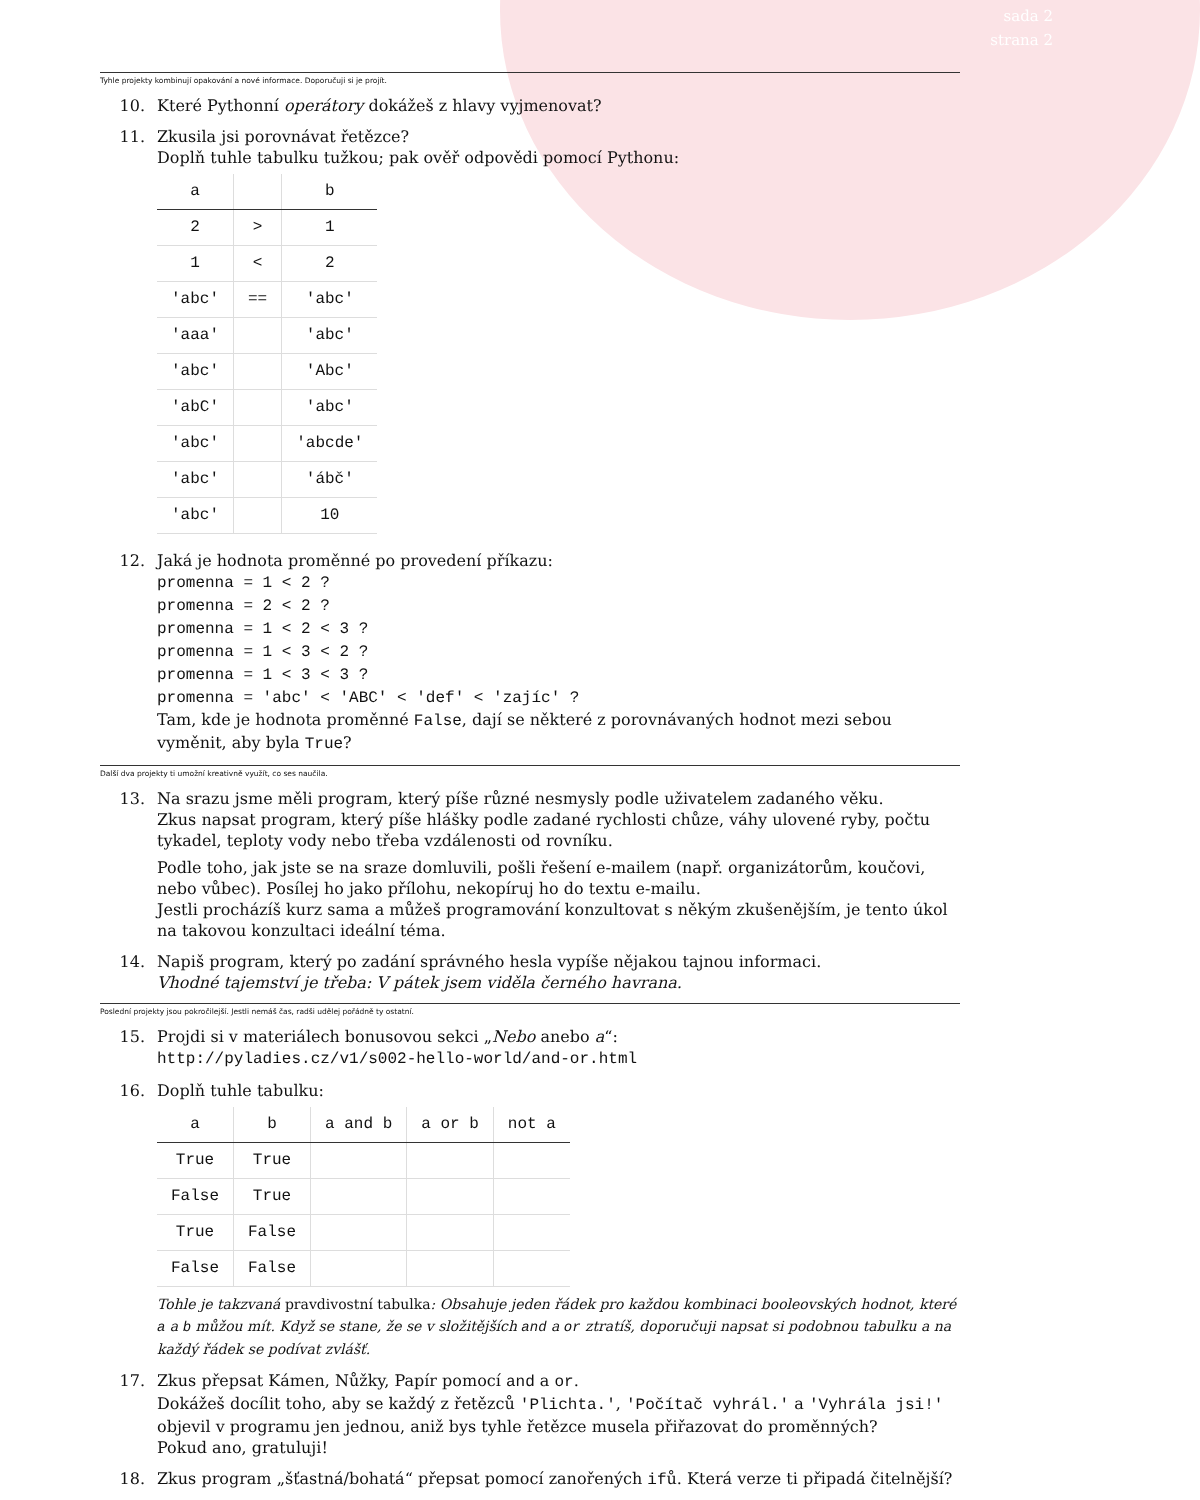sada 2
strana 2
Tyhle projekty kombinují opakování a nové informace. Doporučuji si je projít.
10. Které Pythonní operátory dokážeš z hlavy vyjmenovat?
11. Zkusila jsi porovnávat řetězce?
Doplň tuhle tabulku tužkou; pak ověř odpovědi pomocí Pythonu:
| a | | b |
| --- | --- | --- |
| 2 | > | 1 |
| 1 | < | 2 |
| 'abc' | == | 'abc' |
| 'aaa' | | 'abc' |
| 'abc' | | 'Abc' |
| 'abC' | | 'abc' |
| 'abc' | | 'abcde' |
| 'abc' | | 'ábč' |
| 'abc' | | 10 |
12. Jaká je hodnota proměnné po provedení příkazu:
promenna = 1 < 2 ?
promenna = 2 < 2 ?
promenna = 1 < 2 < 3 ?
promenna = 1 < 3 < 2 ?
promenna = 1 < 3 < 3 ?
promenna = 'abc' < 'ABC' < 'def' < 'zajíc' ?
Tam, kde je hodnota proměnné False, dají se některé z porovnávaných hodnot mezi sebou vyměnit, aby byla True?
Další dva projekty ti umožní kreativně využít, co ses naučila.
13. Na srazu jsme měli program, který píše různé nesmysly podle uživatelem zadaného věku.
Zkus napsat program, který píše hlášky podle zadané rychlosti chůze, váhy ulovené ryby, počtu tykadel, teploty vody nebo třeba vzdálenosti od rovníku.
Podle toho, jak jste se na sraze domluvili, pošli řešení e-mailem (např. organizátorům, koučovi, nebo vůbec). Posílej ho jako přílohu, nekopíruj ho do textu e-mailu.
Jestli procházíš kurz sama a můžeš programování konzultovat s někým zkušenějším, je tento úkol na takovou konzultaci ideální téma.
14. Napiš program, který po zadání správného hesla vypíše nějakou tajnou informaci.
Vhodné tajemství je třeba: V pátek jsem viděla černého havrana.
Poslední projekty jsou pokročilejší. Jestli nemáš čas, radši udělej pořádně ty ostatní.
15. Projdi si v materiálech bonusovou sekci „Nebo anebo a“:
http://pyladies.cz/v1/s002-hello-world/and-or.html
16. Doplň tuhle tabulku:
| a | b | a and b | a or b | not a |
| --- | --- | --- | --- | --- |
| True | True | | | |
| False | True | | | |
| True | False | | | |
| False | False | | | |
Tohle je takzvaná pravdivostní tabulka: Obsahuje jeden řádek pro každou kombinaci booleovských hodnot, které a a b můžou mít. Když se stane, že se v složitějších and a or ztratíš, doporučuji napsat si podobnou tabulku a na každý řádek se podívat zvlášť.
17. Zkus přepsat Kámen, Nůžky, Papír pomocí and a or.
Dokážeš docílit toho, aby se každý z řetězců 'Plichta.', 'Počítač vyhrál.' a 'Vyhrála jsi!' objevil v programu jen jednou, aniž bys tyhle řetězce musela přiřazovat do proměnných?
Pokud ano, gratuluji!
18. Zkus program „šťastná/bohatá“ přepsat pomocí zanořených ifů. Která verze ti připadá čitelnější?